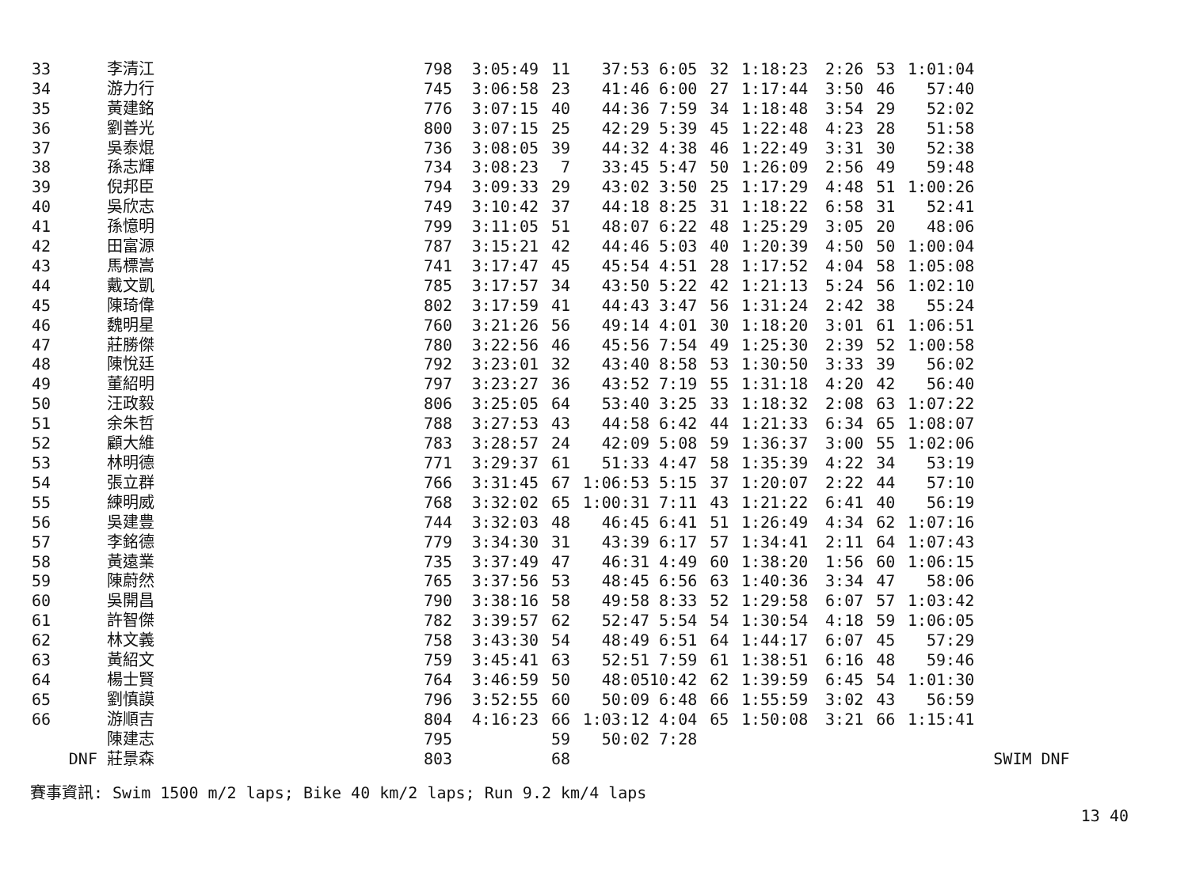| 33 | 李清江 | 798 | 3:05:49 | 11 | 37:53 | 6:05 | 32 | 1:18:23 | 2:26 | 53 | 1:01:04 | |
| 34 | 游力行 | 745 | 3:06:58 | 23 | 41:46 | 6:00 | 27 | 1:17:44 | 3:50 | 46 | 57:40 | |
| 35 | 黃建銘 | 776 | 3:07:15 | 40 | 44:36 | 7:59 | 34 | 1:18:48 | 3:54 | 29 | 52:02 | |
| 36 | 劉善光 | 800 | 3:07:15 | 25 | 42:29 | 5:39 | 45 | 1:22:48 | 4:23 | 28 | 51:58 | |
| 37 | 吳泰焜 | 736 | 3:08:05 | 39 | 44:32 | 4:38 | 46 | 1:22:49 | 3:31 | 30 | 52:38 | |
| 38 | 孫志輝 | 734 | 3:08:23 | 7 | 33:45 | 5:47 | 50 | 1:26:09 | 2:56 | 49 | 59:48 | |
| 39 | 倪邦臣 | 794 | 3:09:33 | 29 | 43:02 | 3:50 | 25 | 1:17:29 | 4:48 | 51 | 1:00:26 | |
| 40 | 吳欣志 | 749 | 3:10:42 | 37 | 44:18 | 8:25 | 31 | 1:18:22 | 6:58 | 31 | 52:41 | |
| 41 | 孫憶明 | 799 | 3:11:05 | 51 | 48:07 | 6:22 | 48 | 1:25:29 | 3:05 | 20 | 48:06 | |
| 42 | 田富源 | 787 | 3:15:21 | 42 | 44:46 | 5:03 | 40 | 1:20:39 | 4:50 | 50 | 1:00:04 | |
| 43 | 馬標嵩 | 741 | 3:17:47 | 45 | 45:54 | 4:51 | 28 | 1:17:52 | 4:04 | 58 | 1:05:08 | |
| 44 | 戴文凱 | 785 | 3:17:57 | 34 | 43:50 | 5:22 | 42 | 1:21:13 | 5:24 | 56 | 1:02:10 | |
| 45 | 陳琦偉 | 802 | 3:17:59 | 41 | 44:43 | 3:47 | 56 | 1:31:24 | 2:42 | 38 | 55:24 | |
| 46 | 魏明星 | 760 | 3:21:26 | 56 | 49:14 | 4:01 | 30 | 1:18:20 | 3:01 | 61 | 1:06:51 | |
| 47 | 莊勝傑 | 780 | 3:22:56 | 46 | 45:56 | 7:54 | 49 | 1:25:30 | 2:39 | 52 | 1:00:58 | |
| 48 | 陳悅廷 | 792 | 3:23:01 | 32 | 43:40 | 8:58 | 53 | 1:30:50 | 3:33 | 39 | 56:02 | |
| 49 | 董紹明 | 797 | 3:23:27 | 36 | 43:52 | 7:19 | 55 | 1:31:18 | 4:20 | 42 | 56:40 | |
| 50 | 汪政毅 | 806 | 3:25:05 | 64 | 53:40 | 3:25 | 33 | 1:18:32 | 2:08 | 63 | 1:07:22 | |
| 51 | 余朱哲 | 788 | 3:27:53 | 43 | 44:58 | 6:42 | 44 | 1:21:33 | 6:34 | 65 | 1:08:07 | |
| 52 | 顧大維 | 783 | 3:28:57 | 24 | 42:09 | 5:08 | 59 | 1:36:37 | 3:00 | 55 | 1:02:06 | |
| 53 | 林明德 | 771 | 3:29:37 | 61 | 51:33 | 4:47 | 58 | 1:35:39 | 4:22 | 34 | 53:19 | |
| 54 | 張立群 | 766 | 3:31:45 | 67 | 1:06:53 | 5:15 | 37 | 1:20:07 | 2:22 | 44 | 57:10 | |
| 55 | 練明威 | 768 | 3:32:02 | 65 | 1:00:31 | 7:11 | 43 | 1:21:22 | 6:41 | 40 | 56:19 | |
| 56 | 吳建豊 | 744 | 3:32:03 | 48 | 46:45 | 6:41 | 51 | 1:26:49 | 4:34 | 62 | 1:07:16 | |
| 57 | 李銘德 | 779 | 3:34:30 | 31 | 43:39 | 6:17 | 57 | 1:34:41 | 2:11 | 64 | 1:07:43 | |
| 58 | 黃遠業 | 735 | 3:37:49 | 47 | 46:31 | 4:49 | 60 | 1:38:20 | 1:56 | 60 | 1:06:15 | |
| 59 | 陳蔚然 | 765 | 3:37:56 | 53 | 48:45 | 6:56 | 63 | 1:40:36 | 3:34 | 47 | 58:06 | |
| 60 | 吳開昌 | 790 | 3:38:16 | 58 | 49:58 | 8:33 | 52 | 1:29:58 | 6:07 | 57 | 1:03:42 | |
| 61 | 許智傑 | 782 | 3:39:57 | 62 | 52:47 | 5:54 | 54 | 1:30:54 | 4:18 | 59 | 1:06:05 | |
| 62 | 林文義 | 758 | 3:43:30 | 54 | 48:49 | 6:51 | 64 | 1:44:17 | 6:07 | 45 | 57:29 | |
| 63 | 黃紹文 | 759 | 3:45:41 | 63 | 52:51 | 7:59 | 61 | 1:38:51 | 6:16 | 48 | 59:46 | |
| 64 | 楊士賢 | 764 | 3:46:59 | 50 | 48:05 | 10:42 | 62 | 1:39:59 | 6:45 | 54 | 1:01:30 | |
| 65 | 劉慎謨 | 796 | 3:52:55 | 60 | 50:09 | 6:48 | 66 | 1:55:59 | 3:02 | 43 | 56:59 | |
| 66 | 游順吉 | 804 | 4:16:23 | 66 | 1:03:12 | 4:04 | 65 | 1:50:08 | 3:21 | 66 | 1:15:41 | |
| | 陳建志 | 795 | | 59 | 50:02 | 7:28 | | | | | | |
| DNF | 莊景森 | 803 | | 68 | | | | | | | | SWIM DNF |
賽事資訊: Swim 1500 m/2 laps; Bike 40 km/2 laps; Run 9.2 km/4 laps
13 40